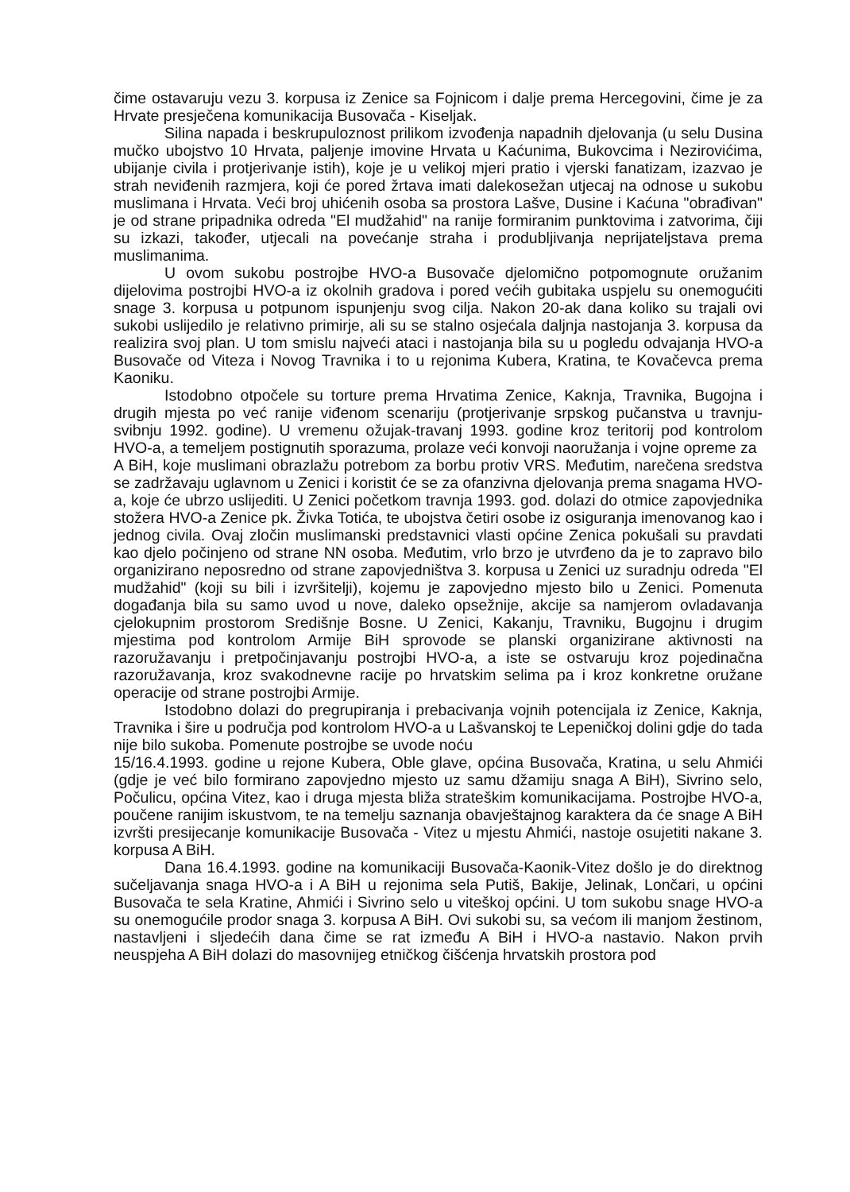čime ostavaruju vezu 3. korpusa iz Zenice sa Fojnicom i dalje prema Hercegovini, čime je za Hrvate presječena komunikacija Busovača - Kiseljak.
Silina napada i beskrupuloznost prilikom izvođenja napadnih djelovanja (u selu Dusina mučko ubojstvo 10 Hrvata, paljenje imovine Hrvata u Kaćunima, Bukovcima i Nezirovićima, ubijanje civila i protjerivanje istih), koje je u velikoj mjeri pratio i vjerski fanatizam, izazvao je strah neviđenih razmjera, koji će pored žrtava imati dalekosežan utjecaj na odnose u sukobu muslimana i Hrvata. Veći broj uhićenih osoba sa prostora Lašve, Dusine i Kaćuna "obrađivan" je od strane pripadnika odreda "El mudžahid" na ranije formiranim punktovima i zatvorima, čiji su izkazi, također, utjecali na povećanje straha i produbljivanja neprijateljstava prema muslimanima.
U ovom sukobu postrojbe HVO-a Busovače djelomično potpomognute oružanim dijelovima postrojbi HVO-a iz okolnih gradova i pored većih gubitaka uspjelu su onemogućiti snage 3. korpusa u potpunom ispunjenju svog cilja. Nakon 20-ak dana koliko su trajali ovi sukobi uslijedilo je relativno primirje, ali su se stalno osjećala daljnja nastojanja 3. korpusa da realizira svoj plan. U tom smislu najveći ataci i nastojanja bila su u pogledu odvajanja HVO-a Busovače od Viteza i Novog Travnika i to u rejonima Kubera, Kratina, te Kovačevca prema Kaoniku.
Istodobno otpočele su torture prema Hrvatima Zenice, Kaknja, Travnika, Bugojna i drugih mjesta po već ranije viđenom scenariju (protjerivanje srpskog pučanstva u travnju-svibnju 1992. godine). U vremenu ožujak-travanj 1993. godine kroz teritorij pod kontrolom HVO-a, a temeljem postignutih sporazuma, prolaze veći konvoji naoružanja i vojne opreme za
A BiH, koje muslimani obrazlažu potrebom za borbu protiv VRS. Međutim, narečena sredstva se zadržavaju uglavnom u Zenici i koristit će se za ofanzivna djelovanja prema snagama HVO-a, koje će ubrzo uslijediti. U Zenici početkom travnja 1993. god. dolazi do otmice zapovjednika stožera HVO-a Zenice pk. Živka Totića, te ubojstva četiri osobe iz osiguranja imenovanog kao i jednog civila. Ovaj zločin muslimanski predstavnici vlasti općine Zenica pokušali su pravdati kao djelo počinjeno od strane NN osoba. Međutim, vrlo brzo je utvrđeno da je to zapravo bilo organizirano neposredno od strane zapovjedništva 3. korpusa u Zenici uz suradnju odreda "El mudžahid" (koji su bili i izvršitelji), kojemu je zapovjedno mjesto bilo u Zenici. Pomenuta događanja bila su samo uvod u nove, daleko opsežnije, akcije sa namjerom ovladavanja cjelokupnim prostorom Središnje Bosne. U Zenici, Kakanju, Travniku, Bugojnu i drugim mjestima pod kontrolom Armije BiH sprovode se planski organizirane aktivnosti na razoružavanju i pretpočinjavanju postrojbi HVO-a, a iste se ostvaruju kroz pojedinačna razoružavanja, kroz svakodnevne racije po hrvatskim selima pa i kroz konkretne oružane operacije od strane postrojbi Armije.
Istodobno dolazi do pregrupiranja i prebacivanja vojnih potencijala iz Zenice, Kaknja, Travnika i šire u područja pod kontrolom HVO-a u Lašvanskoj te Lepeničkoj dolini gdje do tada nije bilo sukoba. Pomenute postrojbe se uvode noću
15/16.4.1993. godine u rejone Kubera, Oble glave, općina Busovača, Kratina, u selu Ahmići (gdje je već bilo formirano zapovjedno mjesto uz samu džamiju snaga A BiH), Sivrino selo, Počulicu, općina Vitez, kao i druga mjesta bliža strateškim komunikacijama. Postrojbe HVO-a, poučene ranijim iskustvom, te na temelju saznanja obavještajnog karaktera da će snage A BiH izvršti presijecanje komunikacije Busovača - Vitez u mjestu Ahmići, nastoje osujetiti nakane 3. korpusa A BiH.
Dana 16.4.1993. godine na komunikaciji Busovača-Kaonik-Vitez došlo je do direktnog sučeljavanja snaga HVO-a i A BiH u rejonima sela Putiš, Bakije, Jelinak, Lončari, u općini Busovača te sela Kratine, Ahmići i Sivrino selo u viteškoj općini. U tom sukobu snage HVO-a su onemogućile prodor snaga 3. korpusa A BiH. Ovi sukobi su, sa većom ili manjom žestinom, nastavljeni i sljedećih dana čime se rat između A BiH i HVO-a nastavio. Nakon prvih neuspjeha A BiH dolazi do masovnijeg etničkog čišćenja hrvatskih prostora pod